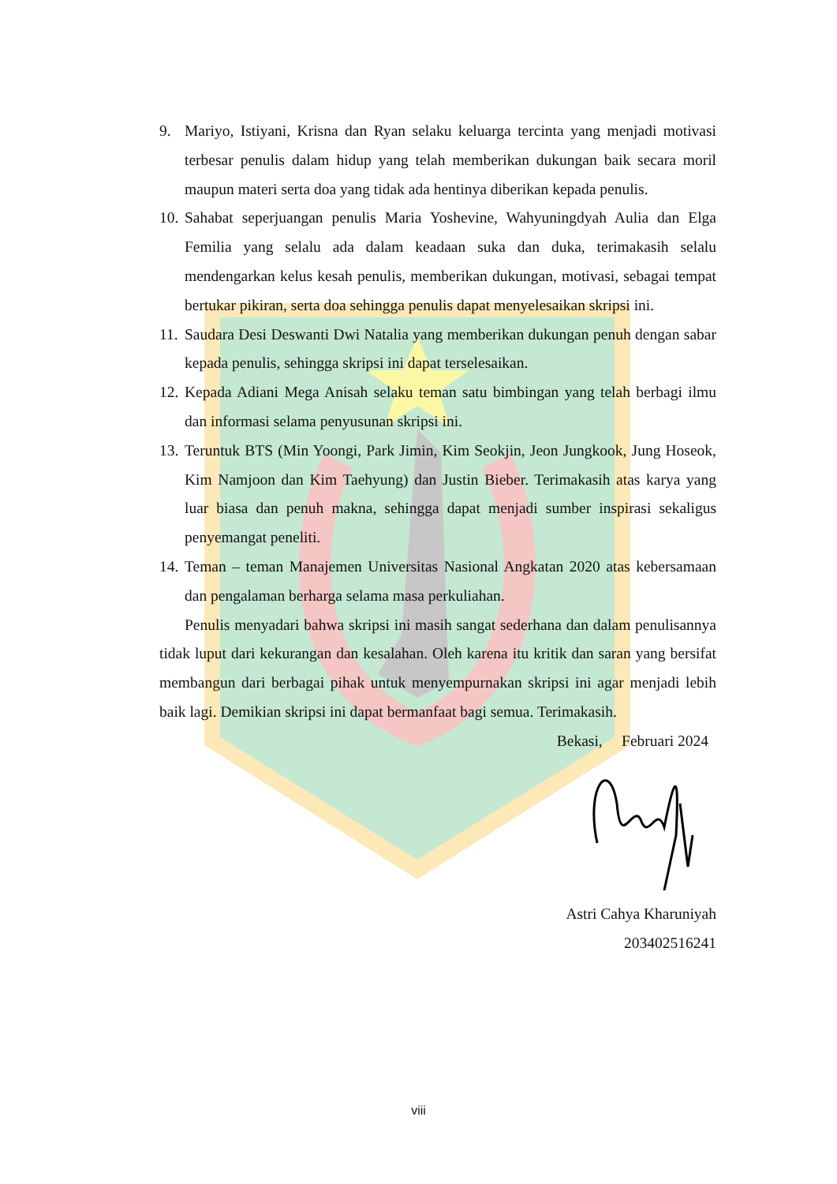9. Mariyo, Istiyani, Krisna dan Ryan selaku keluarga tercinta yang menjadi motivasi terbesar penulis dalam hidup yang telah memberikan dukungan baik secara moril maupun materi serta doa yang tidak ada hentinya diberikan kepada penulis.
10. Sahabat seperjuangan penulis Maria Yoshevine, Wahyuningdyah Aulia dan Elga Femilia yang selalu ada dalam keadaan suka dan duka, terimakasih selalu mendengarkan kelus kesah penulis, memberikan dukungan, motivasi, sebagai tempat bertukar pikiran, serta doa sehingga penulis dapat menyelesaikan skripsi ini.
11. Saudara Desi Deswanti Dwi Natalia yang memberikan dukungan penuh dengan sabar kepada penulis, sehingga skripsi ini dapat terselesaikan.
12. Kepada Adiani Mega Anisah selaku teman satu bimbingan yang telah berbagi ilmu dan informasi selama penyusunan skripsi ini.
13. Teruntuk BTS (Min Yoongi, Park Jimin, Kim Seokjin, Jeon Jungkook, Jung Hoseok, Kim Namjoon dan Kim Taehyung) dan Justin Bieber. Terimakasih atas karya yang luar biasa dan penuh makna, sehingga dapat menjadi sumber inspirasi sekaligus penyemangat peneliti.
14. Teman – teman Manajemen Universitas Nasional Angkatan 2020 atas kebersamaan dan pengalaman berharga selama masa perkuliahan.
Penulis menyadari bahwa skripsi ini masih sangat sederhana dan dalam penulisannya tidak luput dari kekurangan dan kesalahan. Oleh karena itu kritik dan saran yang bersifat membangun dari berbagai pihak untuk menyempurnakan skripsi ini agar menjadi lebih baik lagi. Demikian skripsi ini dapat bermanfaat bagi semua. Terimakasih.
Bekasi, Februari 2024
Astri Cahya Kharuniyah
203402516241
viii